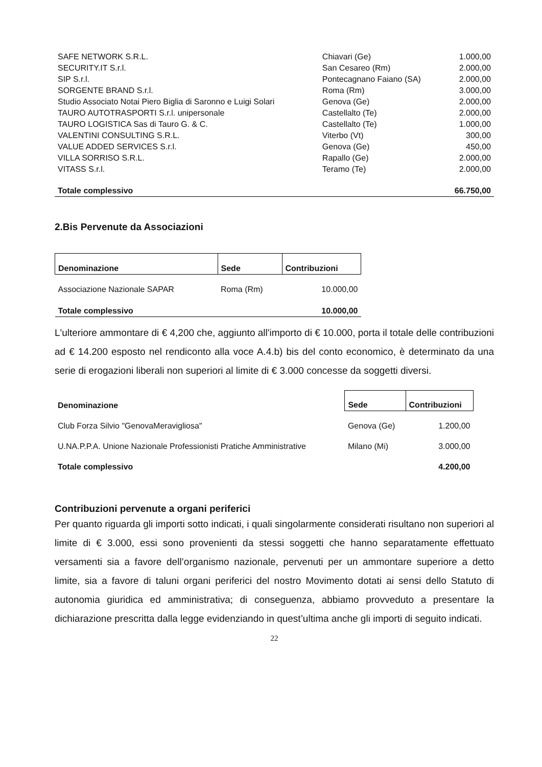| SAFE NETWORK S.R.L. | Chiavari (Ge) | 1.000,00 |
| SECURITY.IT S.r.l. | San Cesareo (Rm) | 2.000,00 |
| SIP S.r.l. | Pontecagnano Faiano (SA) | 2.000,00 |
| SORGENTE BRAND S.r.l. | Roma (Rm) | 3.000,00 |
| Studio Associato Notai Piero Biglia di Saronno e Luigi Solari | Genova (Ge) | 2.000,00 |
| TAURO AUTOTRASPORTI S.r.l. unipersonale | Castellalto (Te) | 2.000,00 |
| TAURO LOGISTICA Sas di Tauro G. & C. | Castellalto (Te) | 1.000,00 |
| VALENTINI CONSULTING S.R.L. | Viterbo (Vt) | 300,00 |
| VALUE ADDED SERVICES S.r.l. | Genova (Ge) | 450,00 |
| VILLA SORRISO S.R.L. | Rapallo (Ge) | 2.000,00 |
| VITASS S.r.l. | Teramo (Te) | 2.000,00 |
| Totale complessivo | | 66.750,00 |
2.Bis Pervenute da Associazioni
| Denominazione | Sede | Contribuzioni |
| --- | --- | --- |
| Associazione Nazionale SAPAR | Roma (Rm) | 10.000,00 |
| Totale complessivo | | 10.000,00 |
L'ulteriore ammontare di € 4,200 che, aggiunto all'importo di € 10.000, porta il totale delle contribuzioni ad € 14.200 esposto nel rendiconto alla voce A.4.b) bis del conto economico, è determinato da una serie di erogazioni liberali non superiori al limite di € 3.000 concesse da soggetti diversi.
| Denominazione | Sede | Contribuzioni |
| --- | --- | --- |
| Club Forza Silvio "GenovaMeravigliosa" | Genova (Ge) | 1.200,00 |
| U.NA.P.P.A. Unione Nazionale Professionisti Pratiche Amministrative | Milano (Mi) | 3.000,00 |
| Totale complessivo | | 4.200,00 |
Contribuzioni pervenute a organi periferici
Per quanto riguarda gli importi sotto indicati, i quali singolarmente considerati risultano non superiori al limite di € 3.000, essi sono provenienti da stessi soggetti che hanno separatamente effettuato versamenti sia a favore dell’organismo nazionale, pervenuti per un ammontare superiore a detto limite, sia a favore di taluni organi periferici del nostro Movimento dotati ai sensi dello Statuto di autonomia giuridica ed amministrativa; di conseguenza, abbiamo provveduto a presentare la dichiarazione prescritta dalla legge evidenziando in quest’ultima anche gli importi di seguito indicati.
22